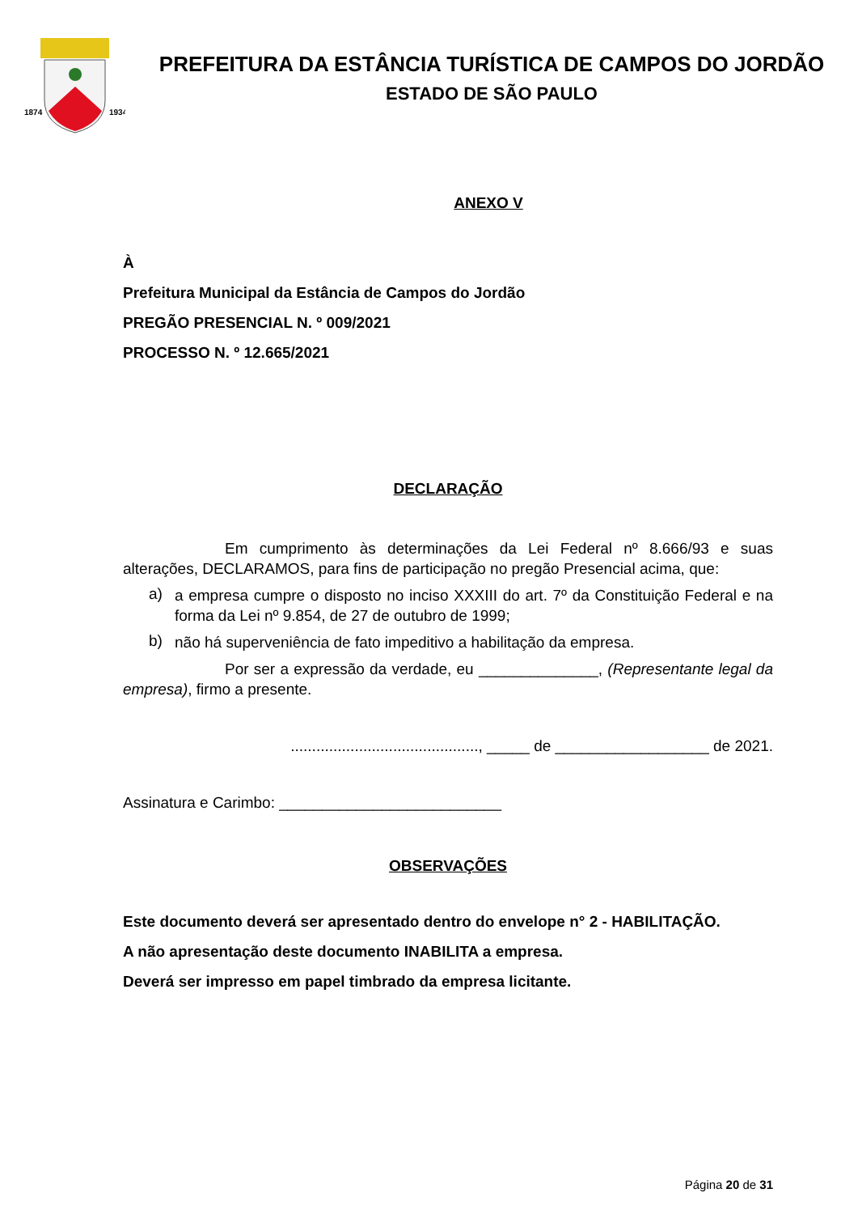1874
1934
PREFEITURA DA ESTÂNCIA TURÍSTICA DE CAMPOS DO JORDÃO
ESTADO DE SÃO PAULO
ANEXO V
À
Prefeitura Municipal da Estância de Campos do Jordão
PREGÃO PRESENCIAL N. º 009/2021
PROCESSO N. º 12.665/2021
DECLARAÇÃO
Em cumprimento às determinações da Lei Federal nº 8.666/93 e suas alterações, DECLARAMOS, para fins de participação no pregão Presencial acima, que:
a)
a empresa cumpre o disposto no inciso XXXIII do art. 7º da Constituição Federal e na forma da Lei nº 9.854, de 27 de outubro de 1999;
b)
não há superveniência de fato impeditivo a habilitação da empresa.
Por ser a expressão da verdade, eu ______________, (Representante legal da empresa), firmo a presente.
............................................, _____ de __________________ de 2021.
Assinatura e Carimbo: __________________________
OBSERVAÇÕES
Este documento deverá ser apresentado dentro do envelope n° 2 - HABILITAÇÃO.
A não apresentação deste documento INABILITA a empresa.
Deverá ser impresso em papel timbrado da empresa licitante.
Página 20 de 31